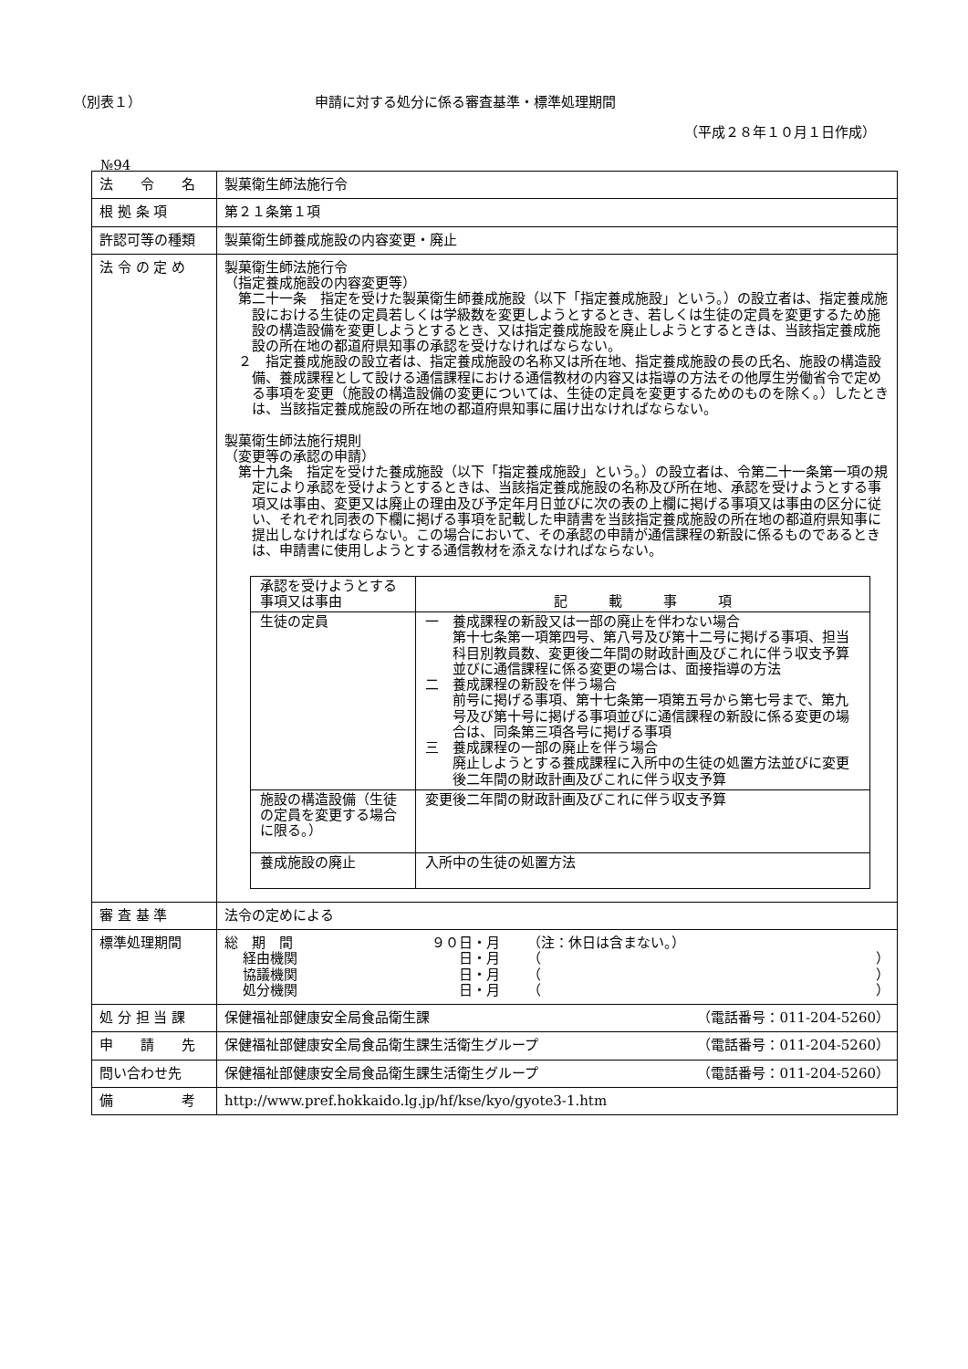（別表１） 申請に対する処分に係る審査基準・標準処理期間
（平成２８年１０月１日作成）
№94
| 法 令 名 | 製菓衛生師法施行令 |
| 根 拠 条 項 | 第２１条第１項 |
| 許認可等の種類 | 製菓衛生師養成施設の内容変更・廃止 |
| 法 令 の 定 め | 製菓衛生師法施行令 （指定養成施設の内容変更等） 第二十一条 指定を受けた製菓衛生師養成施設（以下「指定養成施設」という。）の設立者は、指定養成施設における生徒の定員若しくは学級数を変更しようとするとき、若しくは生徒の定員を変更するため施設の構造設備を変更しようとするとき、又は指定養成施設を廃止しようとするときは、当該指定養成施設の所在地の都道府県知事の承認を受けなければならない。 ２ 指定養成施設の設立者は、指定養成施設の名称又は所在地、指定養成施設の長の氏名、施設の構造設備、養成課程として設ける通信課程における通信教材の内容又は指導の方法その他厚生労働省令で定める事項を変更（施設の構造設備の変更については、生徒の定員を変更するためのものを除く。）したときは、当該指定養成施設の所在地の都道府県知事に届け出なければならない。 製菓衛生師法施行規則 （変更等の承認の申請） 第十九条 指定を受けた養成施設（以下「指定養成施設」という。）の設立者は、令第二十一条第一項の規定により承認を受けようとするときは、当該指定養成施設の名称及び所在地、承認を受けようとする事項又は事由、変更又は廃止の理由及び予定年月日並びに次の表の上欄に掲げる事項又は事由の区分に従い、それぞれ同表の下欄に掲げる事項を記載した申請書を当該指定養成施設の所在地の都道府県知事に提出しなければならない。この場合において、その承認の申請が通信課程の新設に係るものであるときは、申請書に使用しようとする通信教材を添えなければならない。 / 承認を受けようとする事項又は事由 / 記 載 事 項 / / 生徒の定員 / 一 養成課程の新設又は一部の廃止を伴わない場合 第十七条第一項第四号、第八号及び第十二号に掲げる事項、担当科目別教員数、変更後二年間の財政計画及びこれに伴う収支予算並びに通信課程に係る変更の場合は、面接指導の方法 二 養成課程の新設を伴う場合 前号に掲げる事項、第十七条第一項第五号から第七号まで、第九号及び第十号に掲げる事項並びに通信課程の新設に係る変更の場合は、同条第三項各号に掲げる事項 三 養成課程の一部の廃止を伴う場合 廃止しようとする養成課程に入所中の生徒の処置方法並びに変更後二年間の財政計画及びこれに伴う収支予算 / / 施設の構造設備（生徒の定員を変更する場合に限る。） / 変更後二年間の財政計画及びこれに伴う収支予算 / / 養成施設の廃止 / 入所中の生徒の処置方法 / |
| 審 査 基 準 | 法令の定めによる |
| 標準処理期間 | / 総 期 間 / ９０日・月 / （注：休日は含まない。） / / / 経由機関 / 日・月 / （ / ） / / 協議機関 / 日・月 / （ / ） / / 処分機関 / 日・月 / （ / ） / |
| 処 分 担 当 課 | 保健福祉部健康安全局食品衛生課 （電話番号：011-204-5260） |
| 申 請 先 | 保健福祉部健康安全局食品衛生課生活衛生グループ （電話番号：011-204-5260） |
| 問い合わせ先 | 保健福祉部健康安全局食品衛生課生活衛生グループ （電話番号：011-204-5260） |
| 備 考 | http://www.pref.hokkaido.lg.jp/hf/kse/kyo/gyote3-1.htm |